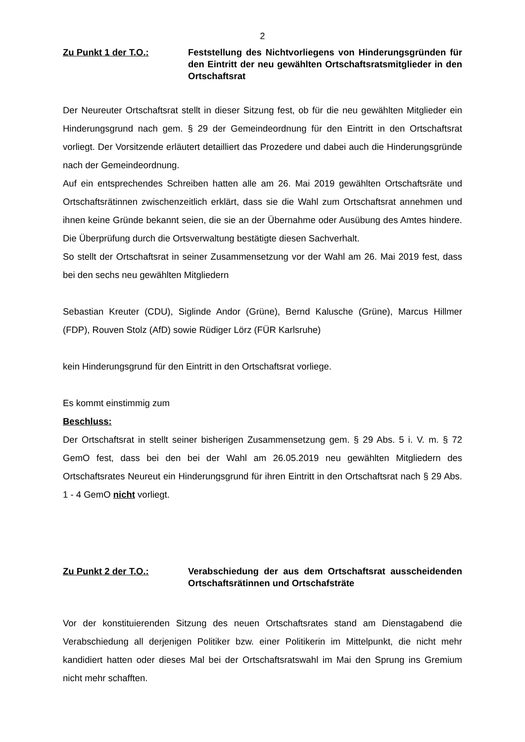2
Zu Punkt 1 der T.O.: Feststellung des Nichtvorliegens von Hinderungsgründen für den Eintritt der neu gewählten Ortschaftsratsmitglieder in den Ortschaftsrat
Der Neureuter Ortschaftsrat stellt in dieser Sitzung fest, ob für die neu gewählten Mitglieder ein Hinderungsgrund nach gem. § 29 der Gemeindeordnung für den Eintritt in den Ortschaftsrat vorliegt. Der Vorsitzende erläutert detailliert das Prozedere und dabei auch die Hinderungsgründe nach der Gemeindeordnung.
Auf ein entsprechendes Schreiben hatten alle am 26. Mai 2019 gewählten Ortschaftsräte und Ortschaftsrätinnen zwischenzeitlich erklärt, dass sie die Wahl zum Ortschaftsrat annehmen und ihnen keine Gründe bekannt seien, die sie an der Übernahme oder Ausübung des Amtes hindere. Die Überprüfung durch die Ortsverwaltung bestätigte diesen Sachverhalt.
So stellt der Ortschaftsrat in seiner Zusammensetzung vor der Wahl am 26. Mai 2019 fest, dass bei den sechs neu gewählten Mitgliedern
Sebastian Kreuter (CDU), Siglinde Andor (Grüne), Bernd Kalusche (Grüne), Marcus Hillmer (FDP), Rouven Stolz (AfD) sowie Rüdiger Lörz (FÜR Karlsruhe)
kein Hinderungsgrund für den Eintritt in den Ortschaftsrat vorliege.
Es kommt einstimmig zum
Beschluss:
Der Ortschaftsrat in stellt seiner bisherigen Zusammensetzung gem. § 29 Abs. 5 i. V. m. § 72 GemO fest, dass bei den bei der Wahl am 26.05.2019 neu gewählten Mitgliedern des Ortschaftsrates Neureut ein Hinderungsgrund für ihren Eintritt in den Ortschaftsrat nach § 29 Abs. 1 - 4 GemO nicht vorliegt.
Zu Punkt 2 der T.O.: Verabschiedung der aus dem Ortschaftsrat ausscheidenden Ortschaftsrätinnen und Ortschafsträte
Vor der konstituierenden Sitzung des neuen Ortschaftsrates stand am Dienstagabend die Verabschiedung all derjenigen Politiker bzw. einer Politikerin im Mittelpunkt, die nicht mehr kandidiert hatten oder dieses Mal bei der Ortschaftsratswahl im Mai den Sprung ins Gremium nicht mehr schafften.